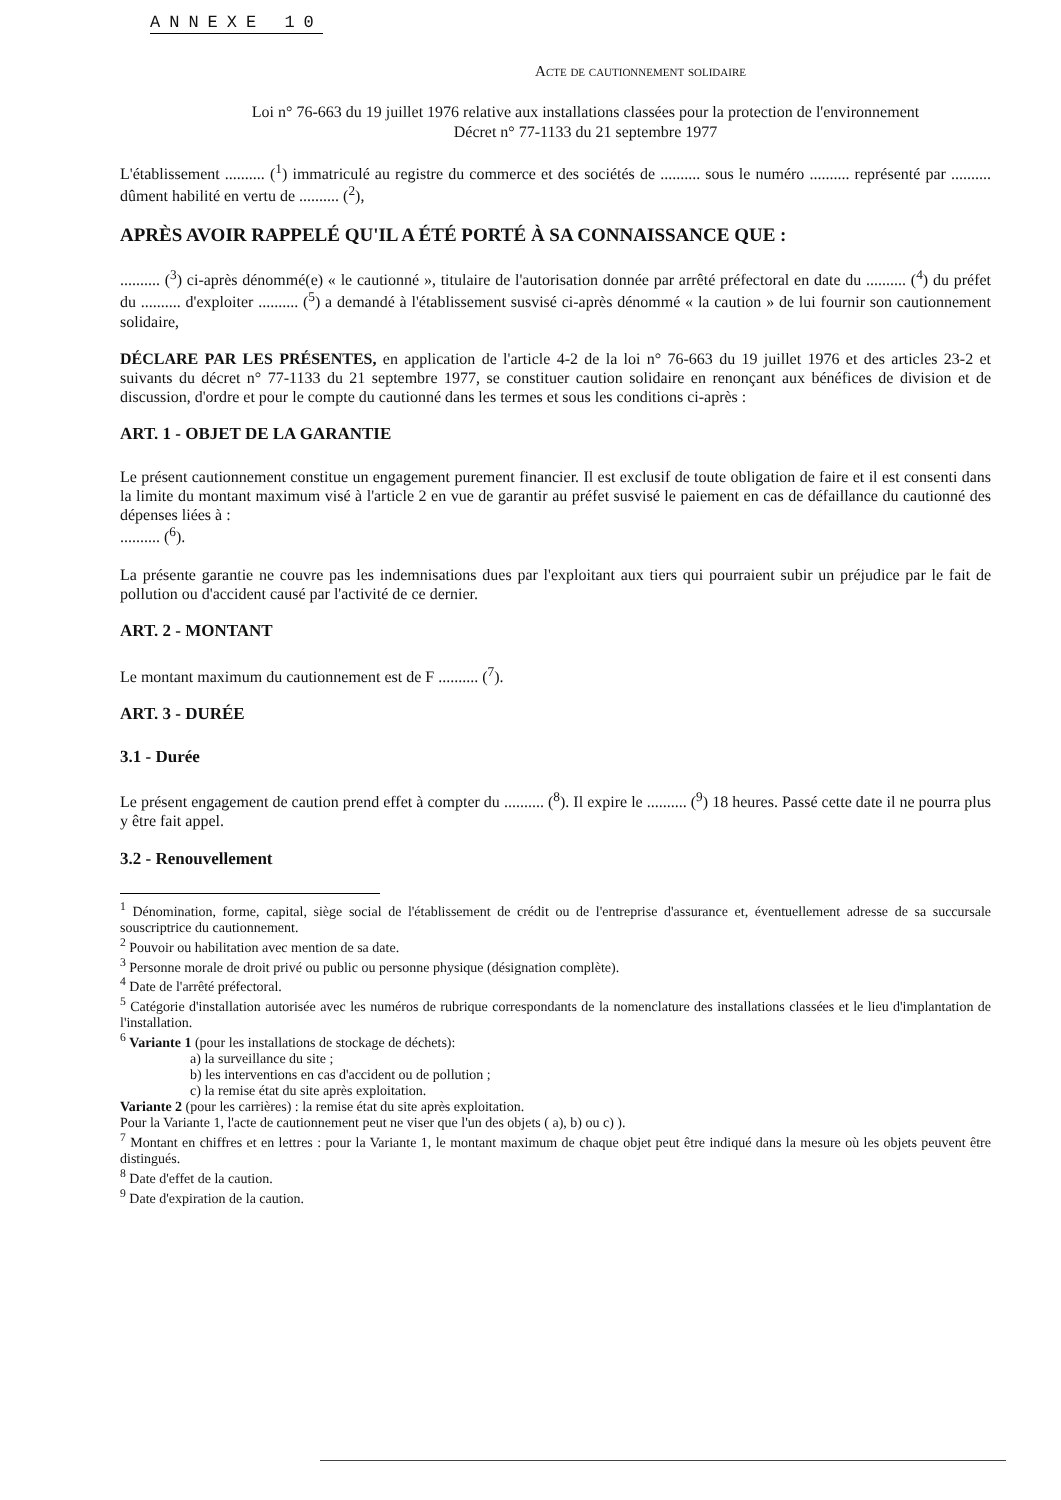ANNEXE 10
Acte de cautionnement solidaire
Loi n° 76-663 du 19 juillet 1976 relative aux installations classées pour la protection de l'environnement
Décret n° 77-1133 du 21 septembre 1977
L'établissement .......... (<sup>1</sup>) immatriculé au registre du commerce et des sociétés de .......... sous le numéro .......... représenté par .......... dûment habilité en vertu de .......... (<sup>2</sup>),
APRÈS AVOIR RAPPELÉ QU'IL A ÉTÉ PORTÉ À SA CONNAISSANCE QUE :
.......... (<sup>3</sup>) ci-après dénommé(e) « le cautionné », titulaire de l'autorisation donnée par arrêté préfectoral en date du .......... (<sup>4</sup>) du préfet du .......... d'exploiter .......... (<sup>5</sup>) a demandé à l'établissement susvisé ci-après dénommé « la caution » de lui fournir son cautionnement solidaire,
DÉCLARE PAR LES PRÉSENTES, en application de l'article 4-2 de la loi n° 76-663 du 19 juillet 1976 et des articles 23-2 et suivants du décret n° 77-1133 du 21 septembre 1977, se constituer caution solidaire en renonçant aux bénéfices de division et de discussion, d'ordre et pour le compte du cautionné dans les termes et sous les conditions ci-après :
ART. 1 - OBJET DE LA GARANTIE
Le présent cautionnement constitue un engagement purement financier. Il est exclusif de toute obligation de faire et il est consenti dans la limite du montant maximum visé à l'article 2 en vue de garantir au préfet susvisé le paiement en cas de défaillance du cautionné des dépenses liées à :
.......... (<sup>6</sup>).
La présente garantie ne couvre pas les indemnisations dues par l'exploitant aux tiers qui pourraient subir un préjudice par le fait de pollution ou d'accident causé par l'activité de ce dernier.
ART. 2 - MONTANT
Le montant maximum du cautionnement est de F .......... (<sup>7</sup>).
ART. 3 - DURÉE
3.1 - Durée
Le présent engagement de caution prend effet à compter du .......... (<sup>8</sup>). Il expire le .......... (<sup>9</sup>) 18 heures. Passé cette date il ne pourra plus y être fait appel.
3.2 - Renouvellement
<sup>1</sup> Dénomination, forme, capital, siège social de l'établissement de crédit ou de l'entreprise d'assurance et, éventuellement adresse de sa succursale souscriptrice du cautionnement.
<sup>2</sup> Pouvoir ou habilitation avec mention de sa date.
<sup>3</sup> Personne morale de droit privé ou public ou personne physique (désignation complète).
<sup>4</sup> Date de l'arrêté préfectoral.
<sup>5</sup> Catégorie d'installation autorisée avec les numéros de rubrique correspondants de la nomenclature des installations classées et le lieu d'implantation de l'installation.
<sup>6</sup> Variante 1 (pour les installations de stockage de déchets):
a) la surveillance du site ;
b) les interventions en cas d'accident ou de pollution ;
c) la remise état du site après exploitation.
Variante 2 (pour les carrières) : la remise état du site après exploitation.
Pour la Variante 1, l'acte de cautionnement peut ne viser que l'un des objets ( a), b) ou c) ).
<sup>7</sup> Montant en chiffres et en lettres : pour la Variante 1, le montant maximum de chaque objet peut être indiqué dans la mesure où les objets peuvent être distingués.
<sup>8</sup> Date d'effet de la caution.
<sup>9</sup> Date d'expiration de la caution.